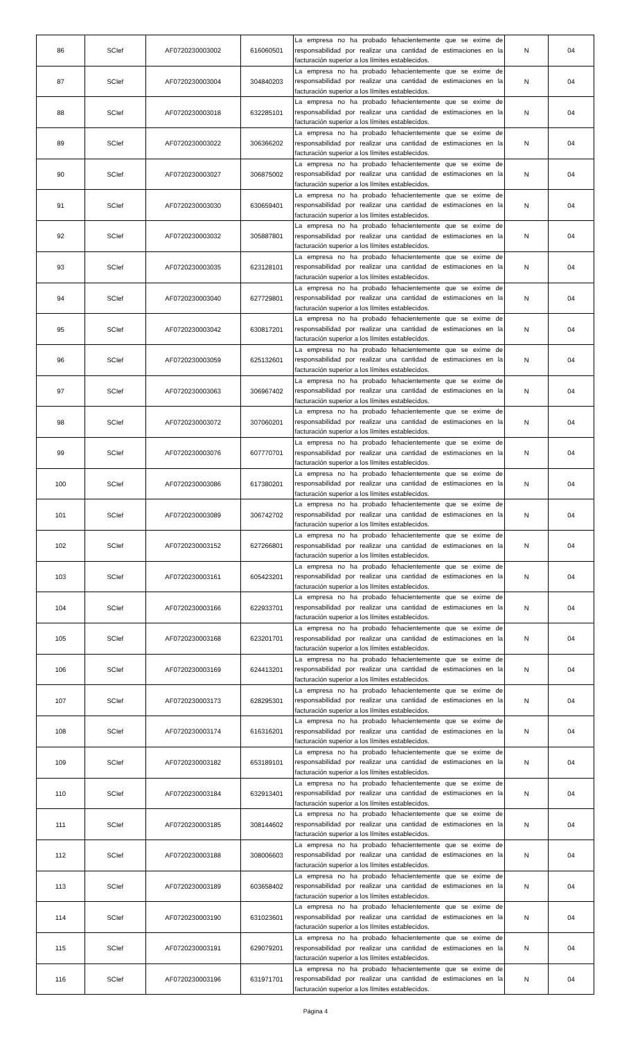| 86 | SCIef | AF0720230003002 | 616060501 | La empresa no ha probado fehacientemente que se exime de responsabilidad por realizar una cantidad de estimaciones en la facturación superior a los límites establecidos. | N | 04 |
| 87 | SCIef | AF0720230003004 | 304840203 | La empresa no ha probado fehacientemente que se exime de responsabilidad por realizar una cantidad de estimaciones en la facturación superior a los límites establecidos. | N | 04 |
| 88 | SCIef | AF0720230003018 | 632285101 | La empresa no ha probado fehacientemente que se exime de responsabilidad por realizar una cantidad de estimaciones en la facturación superior a los límites establecidos. | N | 04 |
| 89 | SCIef | AF0720230003022 | 306366202 | La empresa no ha probado fehacientemente que se exime de responsabilidad por realizar una cantidad de estimaciones en la facturación superior a los límites establecidos. | N | 04 |
| 90 | SCIef | AF0720230003027 | 306875002 | La empresa no ha probado fehacientemente que se exime de responsabilidad por realizar una cantidad de estimaciones en la facturación superior a los límites establecidos. | N | 04 |
| 91 | SCIef | AF0720230003030 | 630659401 | La empresa no ha probado fehacientemente que se exime de responsabilidad por realizar una cantidad de estimaciones en la facturación superior a los límites establecidos. | N | 04 |
| 92 | SCIef | AF0720230003032 | 305887801 | La empresa no ha probado fehacientemente que se exime de responsabilidad por realizar una cantidad de estimaciones en la facturación superior a los límites establecidos. | N | 04 |
| 93 | SCIef | AF0720230003035 | 623128101 | La empresa no ha probado fehacientemente que se exime de responsabilidad por realizar una cantidad de estimaciones en la facturación superior a los límites establecidos. | N | 04 |
| 94 | SCIef | AF0720230003040 | 627729801 | La empresa no ha probado fehacientemente que se exime de responsabilidad por realizar una cantidad de estimaciones en la facturación superior a los límites establecidos. | N | 04 |
| 95 | SCIef | AF0720230003042 | 630817201 | La empresa no ha probado fehacientemente que se exime de responsabilidad por realizar una cantidad de estimaciones en la facturación superior a los límites establecidos. | N | 04 |
| 96 | SCIef | AF0720230003059 | 625132601 | La empresa no ha probado fehacientemente que se exime de responsabilidad por realizar una cantidad de estimaciones en la facturación superior a los límites establecidos. | N | 04 |
| 97 | SCIef | AF0720230003063 | 306967402 | La empresa no ha probado fehacientemente que se exime de responsabilidad por realizar una cantidad de estimaciones en la facturación superior a los límites establecidos. | N | 04 |
| 98 | SCIef | AF0720230003072 | 307060201 | La empresa no ha probado fehacientemente que se exime de responsabilidad por realizar una cantidad de estimaciones en la facturación superior a los límites establecidos. | N | 04 |
| 99 | SCIef | AF0720230003076 | 607770701 | La empresa no ha probado fehacientemente que se exime de responsabilidad por realizar una cantidad de estimaciones en la facturación superior a los límites establecidos. | N | 04 |
| 100 | SCIef | AF0720230003086 | 617380201 | La empresa no ha probado fehacientemente que se exime de responsabilidad por realizar una cantidad de estimaciones en la facturación superior a los límites establecidos. | N | 04 |
| 101 | SCIef | AF0720230003089 | 306742702 | La empresa no ha probado fehacientemente que se exime de responsabilidad por realizar una cantidad de estimaciones en la facturación superior a los límites establecidos. | N | 04 |
| 102 | SCIef | AF0720230003152 | 627266801 | La empresa no ha probado fehacientemente que se exime de responsabilidad por realizar una cantidad de estimaciones en la facturación superior a los límites establecidos. | N | 04 |
| 103 | SCIef | AF0720230003161 | 605423201 | La empresa no ha probado fehacientemente que se exime de responsabilidad por realizar una cantidad de estimaciones en la facturación superior a los límites establecidos. | N | 04 |
| 104 | SCIef | AF0720230003166 | 622933701 | La empresa no ha probado fehacientemente que se exime de responsabilidad por realizar una cantidad de estimaciones en la facturación superior a los límites establecidos. | N | 04 |
| 105 | SCIef | AF0720230003168 | 623201701 | La empresa no ha probado fehacientemente que se exime de responsabilidad por realizar una cantidad de estimaciones en la facturación superior a los límites establecidos. | N | 04 |
| 106 | SCIef | AF0720230003169 | 624413201 | La empresa no ha probado fehacientemente que se exime de responsabilidad por realizar una cantidad de estimaciones en la facturación superior a los límites establecidos. | N | 04 |
| 107 | SCIef | AF0720230003173 | 628295301 | La empresa no ha probado fehacientemente que se exime de responsabilidad por realizar una cantidad de estimaciones en la facturación superior a los límites establecidos. | N | 04 |
| 108 | SCIef | AF0720230003174 | 616316201 | La empresa no ha probado fehacientemente que se exime de responsabilidad por realizar una cantidad de estimaciones en la facturación superior a los límites establecidos. | N | 04 |
| 109 | SCIef | AF0720230003182 | 653189101 | La empresa no ha probado fehacientemente que se exime de responsabilidad por realizar una cantidad de estimaciones en la facturación superior a los límites establecidos. | N | 04 |
| 110 | SCIef | AF0720230003184 | 632913401 | La empresa no ha probado fehacientemente que se exime de responsabilidad por realizar una cantidad de estimaciones en la facturación superior a los límites establecidos. | N | 04 |
| 111 | SCIef | AF0720230003185 | 308144602 | La empresa no ha probado fehacientemente que se exime de responsabilidad por realizar una cantidad de estimaciones en la facturación superior a los límites establecidos. | N | 04 |
| 112 | SCIef | AF0720230003188 | 308006603 | La empresa no ha probado fehacientemente que se exime de responsabilidad por realizar una cantidad de estimaciones en la facturación superior a los límites establecidos. | N | 04 |
| 113 | SCIef | AF0720230003189 | 603658402 | La empresa no ha probado fehacientemente que se exime de responsabilidad por realizar una cantidad de estimaciones en la facturación superior a los límites establecidos. | N | 04 |
| 114 | SCIef | AF0720230003190 | 631023601 | La empresa no ha probado fehacientemente que se exime de responsabilidad por realizar una cantidad de estimaciones en la facturación superior a los límites establecidos. | N | 04 |
| 115 | SCIef | AF0720230003191 | 629079201 | La empresa no ha probado fehacientemente que se exime de responsabilidad por realizar una cantidad de estimaciones en la facturación superior a los límites establecidos. | N | 04 |
| 116 | SCIef | AF0720230003196 | 631971701 | La empresa no ha probado fehacientemente que se exime de responsabilidad por realizar una cantidad de estimaciones en la facturación superior a los límites establecidos. | N | 04 |
Página 4